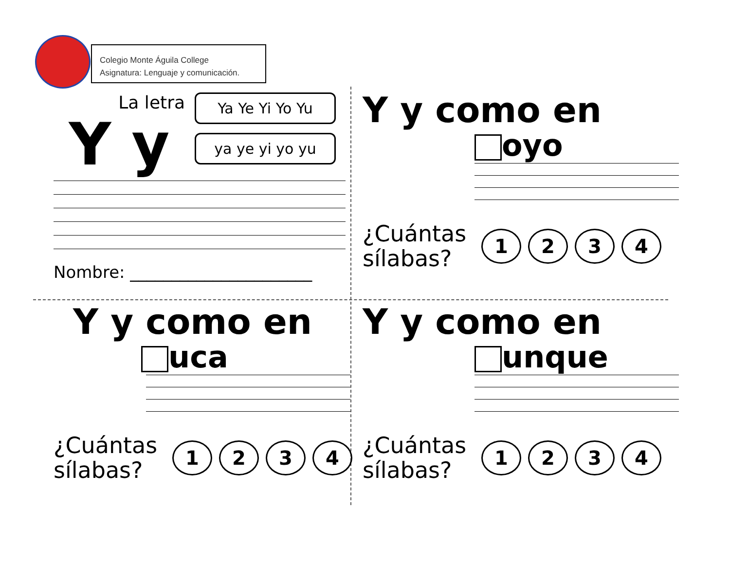Colegio Monte Águila College
Asignatura: Lenguaje y comunicación.
La letra
Y y
Ya Ye Yi Yo Yu
ya ye yi yo yu
Nombre: ______________________
Y y como en
oyo
¿Cuántas sílabas?
1 2 3 4
Y y como en
uca
¿Cuántas sílabas?
1 2 3 4
Y y como en
unque
¿Cuántas sílabas?
1 2 3 4